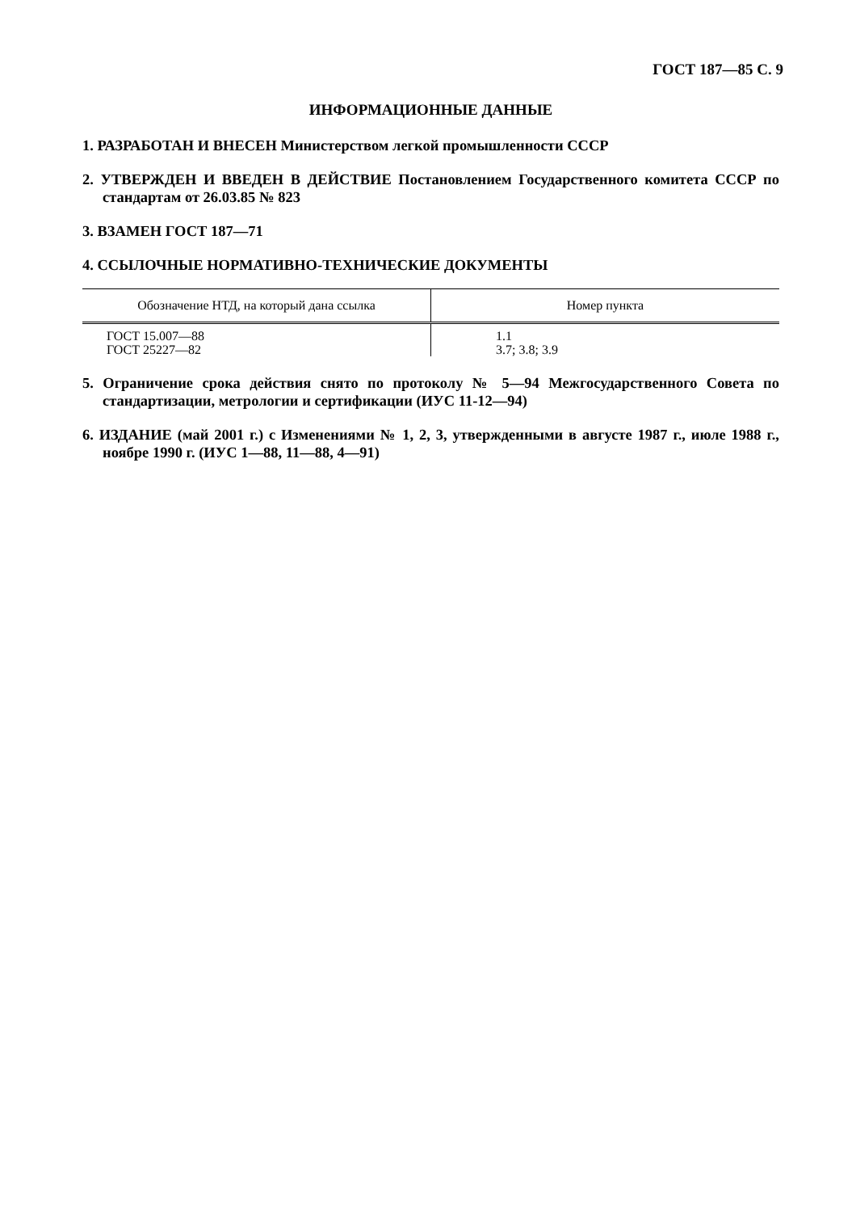ГОСТ 187—85 С. 9
ИНФОРМАЦИОННЫЕ ДАННЫЕ
1. РАЗРАБОТАН И ВНЕСЕН Министерством легкой промышленности СССР
2. УТВЕРЖДЕН И ВВЕДЕН В ДЕЙСТВИЕ Постановлением Государственного комитета СССР по стандартам от 26.03.85 № 823
3. ВЗАМЕН ГОСТ 187—71
4. ССЫЛОЧНЫЕ НОРМАТИВНО-ТЕХНИЧЕСКИЕ ДОКУМЕНТЫ
| Обозначение НТД, на который дана ссылка | Номер пункта |
| --- | --- |
| ГОСТ 15.007—88 ГОСТ 25227—82 | 1.1 3.7; 3.8; 3.9 |
5. Ограничение срока действия снято по протоколу № 5—94 Межгосударственного Совета по стандартизации, метрологии и сертификации (ИУС 11-12—94)
6. ИЗДАНИЕ (май 2001 г.) с Изменениями № 1, 2, 3, утвержденными в августе 1987 г., июле 1988 г., ноябре 1990 г. (ИУС 1—88, 11—88, 4—91)